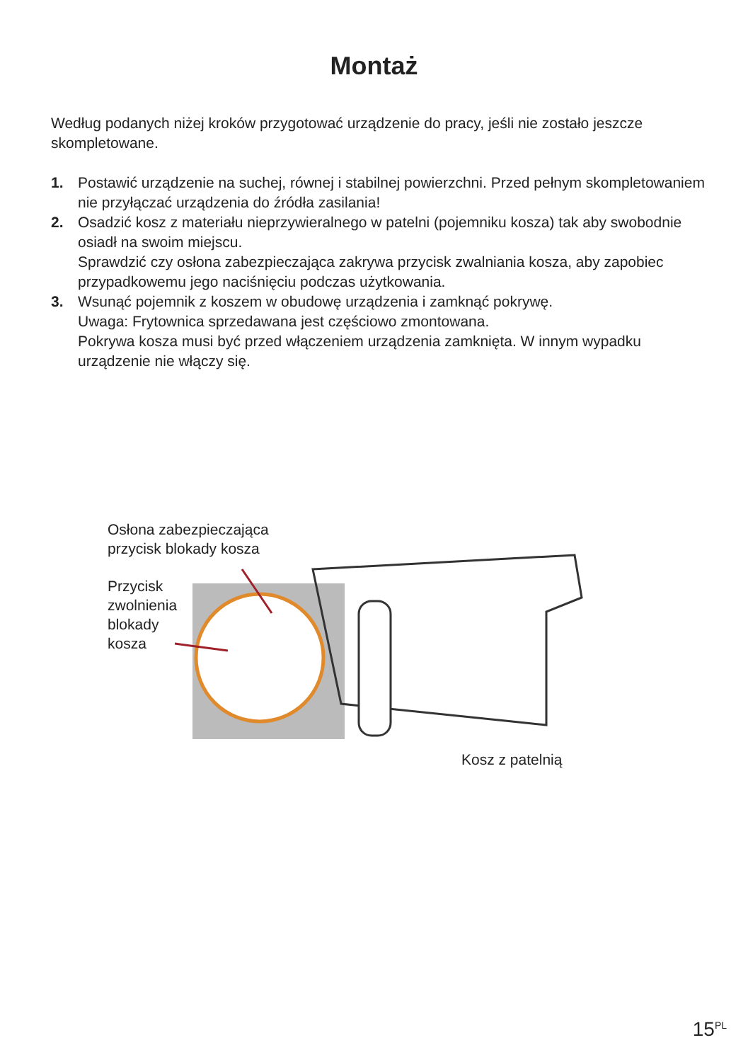Montaż
Według podanych niżej kroków przygotować urządzenie do pracy, jeśli nie zostało jeszcze skompletowane.
1. Postawić urządzenie na suchej, równej i stabilnej powierzchni. Przed pełnym skompletowaniem nie przyłączać urządzenia do źródła zasilania!
2. Osadzić kosz z materiału nieprzywieralnego w patelni (pojemniku kosza) tak aby swobodnie osiadł na swoim miejscu.
Sprawdzić czy osłona zabezpieczająca zakrywa przycisk zwalniania kosza, aby zapobiec przypadkowemu jego naciśnięciu podczas użytkowania.
3. Wsunąć pojemnik z koszem w obudowę urządzenia i zamknąć pokrywę.
Uwaga: Frytownica sprzedawana jest częściowo zmontowana.
Pokrywa kosza musi być przed włączeniem urządzenia zamknięta. W innym wypadku urządzenie nie włączy się.
Osłona zabezpieczająca
przycisk blokady kosza
Przycisk
zwolnienia
blokady
kosza
Kosz z patelnią
15<sup>PL</sup>